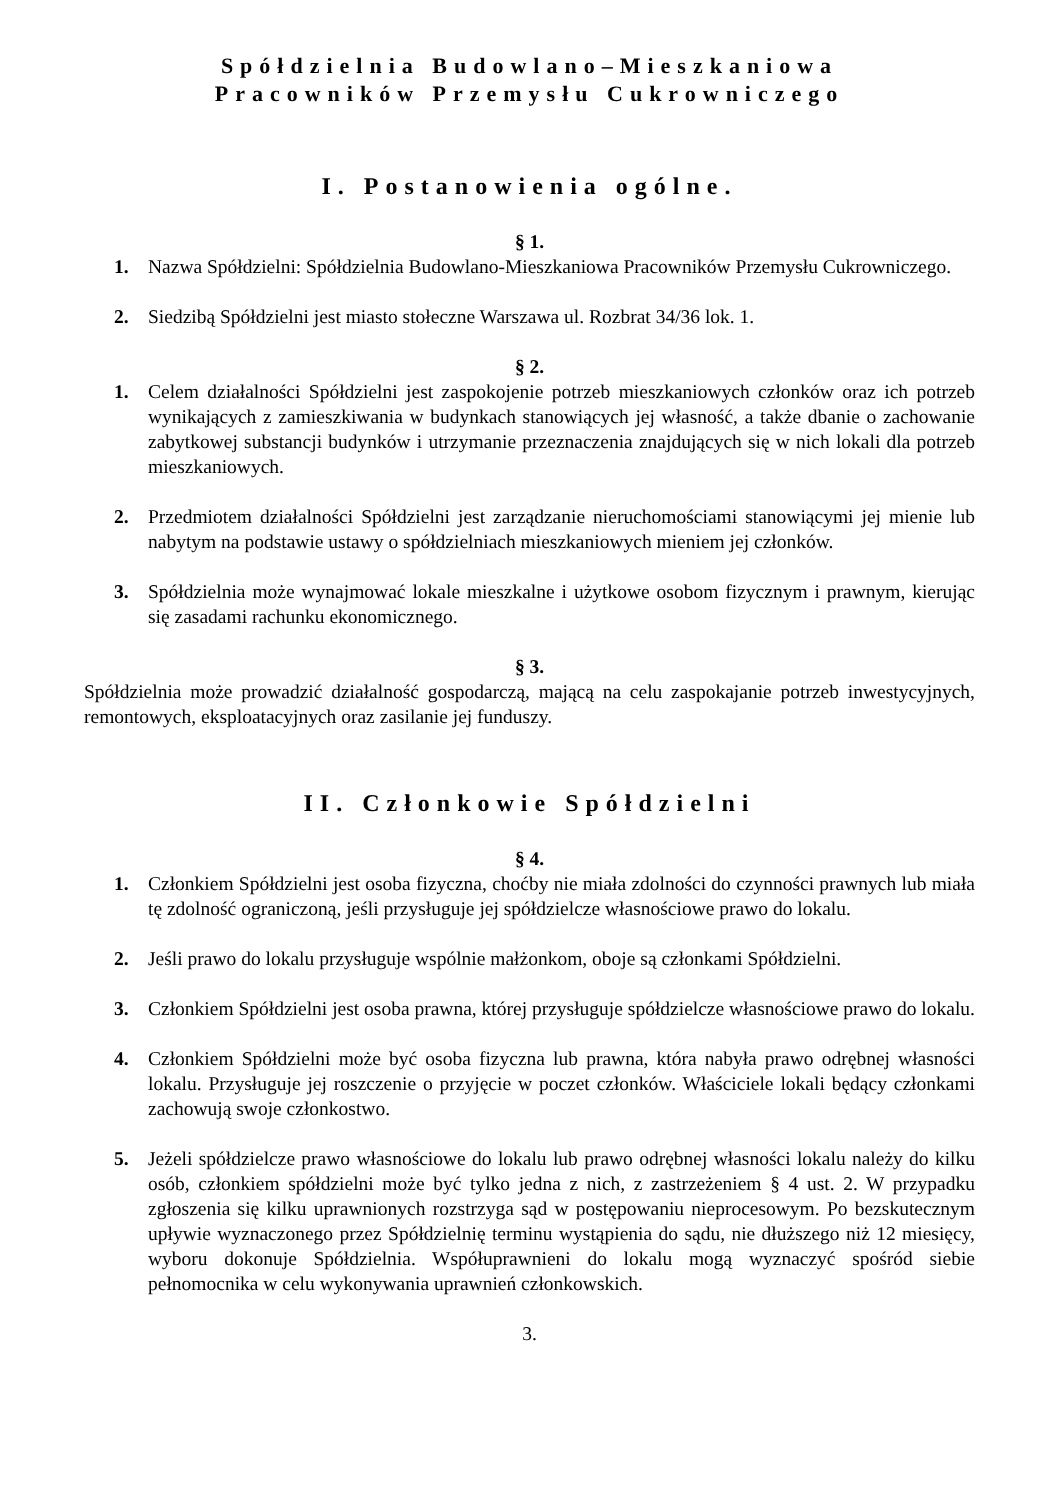Spółdzielnia Budowlano–Mieszkaniowa
Pracowników Przemysłu Cukrowniczego
I. Postanowienia ogólne.
§ 1.
1. Nazwa Spółdzielni: Spółdzielnia Budowlano-Mieszkaniowa Pracowników Przemysłu Cukrowniczego.
2. Siedzibą Spółdzielni jest miasto stołeczne Warszawa ul. Rozbrat 34/36 lok. 1.
§ 2.
1. Celem działalności Spółdzielni jest zaspokojenie potrzeb mieszkaniowych członków oraz ich potrzeb wynikających z zamieszkiwania w budynkach stanowiących jej własność, a także dbanie o zachowanie zabytkowej substancji budynków i utrzymanie przeznaczenia znajdujących się w nich lokali dla potrzeb mieszkaniowych.
2. Przedmiotem działalności Spółdzielni jest zarządzanie nieruchomościami stanowiącymi jej mienie lub nabytym na podstawie ustawy o spółdzielniach mieszkaniowych mieniem jej członków.
3. Spółdzielnia może wynajmować lokale mieszkalne i użytkowe osobom fizycznym i prawnym, kierując się zasadami rachunku ekonomicznego.
§ 3.
Spółdzielnia może prowadzić działalność gospodarczą, mającą na celu zaspokajanie potrzeb inwestycyjnych, remontowych, eksploatacyjnych oraz zasilanie jej funduszy.
II. Członkowie Spółdzielni
§ 4.
1. Członkiem Spółdzielni jest osoba fizyczna, choćby nie miała zdolności do czynności prawnych lub miała tę zdolność ograniczoną, jeśli przysługuje jej spółdzielcze własnościowe prawo do lokalu.
2. Jeśli prawo do lokalu przysługuje wspólnie małżonkom, oboje są członkami Spółdzielni.
3. Członkiem Spółdzielni jest osoba prawna, której przysługuje spółdzielcze własnościowe prawo do lokalu.
4. Członkiem Spółdzielni może być osoba fizyczna lub prawna, która nabyła prawo odrębnej własności lokalu. Przysługuje jej roszczenie o przyjęcie w poczet członków. Właściciele lokali będący członkami zachowują swoje członkostwo.
5. Jeżeli spółdzielcze prawo własnościowe do lokalu lub prawo odrębnej własności lokalu należy do kilku osób, członkiem spółdzielni może być tylko jedna z nich, z zastrzeżeniem § 4 ust. 2. W przypadku zgłoszenia się kilku uprawnionych rozstrzyga sąd w postępowaniu nieprocesowym. Po bezskutecznym upływie wyznaczonego przez Spółdzielnię terminu wystąpienia do sądu, nie dłuższego niż 12 miesięcy, wyboru dokonuje Spółdzielnia. Współuprawnieni do lokalu mogą wyznaczyć spośród siebie pełnomocnika w celu wykonywania uprawnień członkowskich.
3.